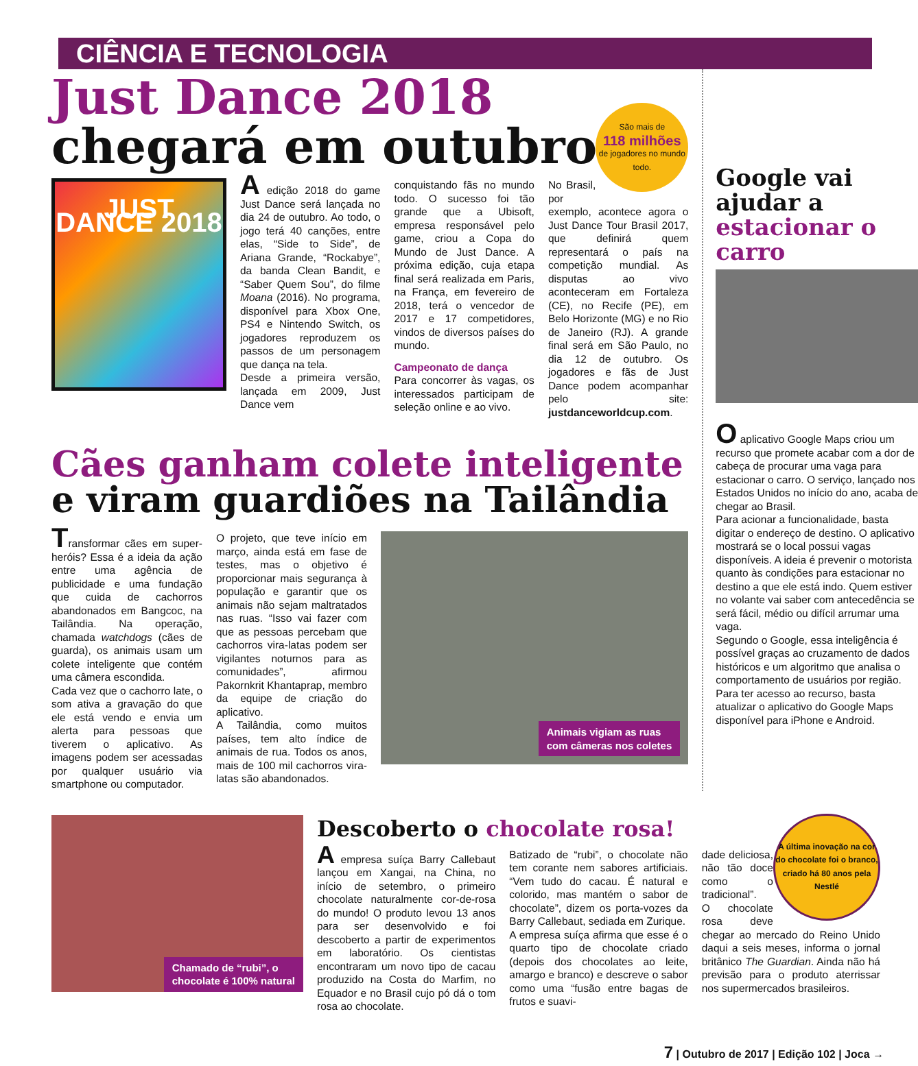CIÊNCIA E TECNOLOGIA
Just Dance 2018
chegará em outubro
JUST DANCE 2018
A edição 2018 do game Just Dance será lançada no dia 24 de outubro. Ao todo, o jogo terá 40 canções, entre elas, “Side to Side”, de Ariana Grande, “Rockabye”, da banda Clean Bandit, e “Saber Quem Sou”, do filme Moana (2016). No programa, disponível para Xbox One, PS4 e Nintendo Switch, os jogadores reproduzem os passos de um personagem que dança na tela.
Desde a primeira versão, lançada em 2009, Just Dance vem
conquistando fãs no mundo todo. O sucesso foi tão grande que a Ubisoft, empresa responsável pelo game, criou a Copa do Mundo de Just Dance. A próxima edição, cuja etapa final será realizada em Paris, na França, em fevereiro de 2018, terá o vencedor de 2017 e 17 competidores, vindos de diversos países do mundo.
Campeonato de dança
Para concorrer às vagas, os interessados participam de seleção online e ao vivo.
São mais de
118 milhões
de jogadores no mundo todo.
No Brasil, por exemplo, acontece agora o Just Dance Tour Brasil 2017, que definirá quem representará o país na competição mundial. As disputas ao vivo aconteceram em Fortaleza (CE), no Recife (PE), em Belo Horizonte (MG) e no Rio de Janeiro (RJ). A grande final será em São Paulo, no dia 12 de outubro. Os jogadores e fãs de Just Dance podem acompanhar pelo site: justdanceworldcup.com.
Cães ganham colete inteligente e viram guardiões na Tailândia
Transformar cães em super-heróis? Essa é a ideia da ação entre uma agência de publicidade e uma fundação que cuida de cachorros abandonados em Bangcoc, na Tailândia. Na operação, chamada watchdogs (cães de guarda), os animais usam um colete inteligente que contém uma câmera escondida.
Cada vez que o cachorro late, o som ativa a gravação do que ele está vendo e envia um alerta para pessoas que tiverem o aplicativo. As imagens podem ser acessadas por qualquer usuário via smartphone ou computador.
O projeto, que teve início em março, ainda está em fase de testes, mas o objetivo é proporcionar mais segurança à população e garantir que os animais não sejam maltratados nas ruas. “Isso vai fazer com que as pessoas percebam que cachorros vira-latas podem ser vigilantes noturnos para as comunidades”, afirmou Pakornkrit Khantaprap, membro da equipe de criação do aplicativo.
A Tailândia, como muitos países, tem alto índice de animais de rua. Todos os anos, mais de 100 mil cachorros vira-latas são abandonados.
Animais vigiam as ruas
com câmeras nos coletes
Google vai ajudar a estacionar o carro
O aplicativo Google Maps criou um recurso que promete acabar com a dor de cabeça de procurar uma vaga para estacionar o carro. O serviço, lançado nos Estados Unidos no início do ano, acaba de chegar ao Brasil.
Para acionar a funcionalidade, basta digitar o endereço de destino. O aplicativo mostrará se o local possui vagas disponíveis. A ideia é prevenir o motorista quanto às condições para estacionar no destino a que ele está indo. Quem estiver no volante vai saber com antecedência se será fácil, médio ou difícil arrumar uma vaga.
Segundo o Google, essa inteligência é possível graças ao cruzamento de dados históricos e um algoritmo que analisa o comportamento de usuários por região. Para ter acesso ao recurso, basta atualizar o aplicativo do Google Maps disponível para iPhone e Android.
Chamado de “rubi”, o
chocolate é 100% natural
Descoberto o chocolate rosa!
A empresa suíça Barry Callebaut lançou em Xangai, na China, no início de setembro, o primeiro chocolate naturalmente cor-de-rosa do mundo! O produto levou 13 anos para ser desenvolvido e foi descoberto a partir de experimentos em laboratório. Os cientistas encontraram um novo tipo de cacau produzido na Costa do Marfim, no Equador e no Brasil cujo pó dá o tom rosa ao chocolate.
Batizado de “rubi”, o chocolate não tem corante nem sabores artificiais. “Vem tudo do cacau. É natural e colorido, mas mantém o sabor de chocolate”, dizem os porta-vozes da Barry Callebaut, sediada em Zurique.
A empresa suíça afirma que esse é o quarto tipo de chocolate criado (depois dos chocolates ao leite, amargo e branco) e descreve o sabor como uma “fusão entre bagas de frutos e suavi-
A última inovação na cor do chocolate foi o branco, criado há 80 anos pela Nestlé
dade deliciosa, não tão doce como o tradicional”.
O chocolate rosa deve chegar ao mercado do Reino Unido daqui a seis meses, informa o jornal britânico The Guardian. Ainda não há previsão para o produto aterrissar nos supermercados brasileiros.
7 | Outubro de 2017 | Edição 102 | Joca →